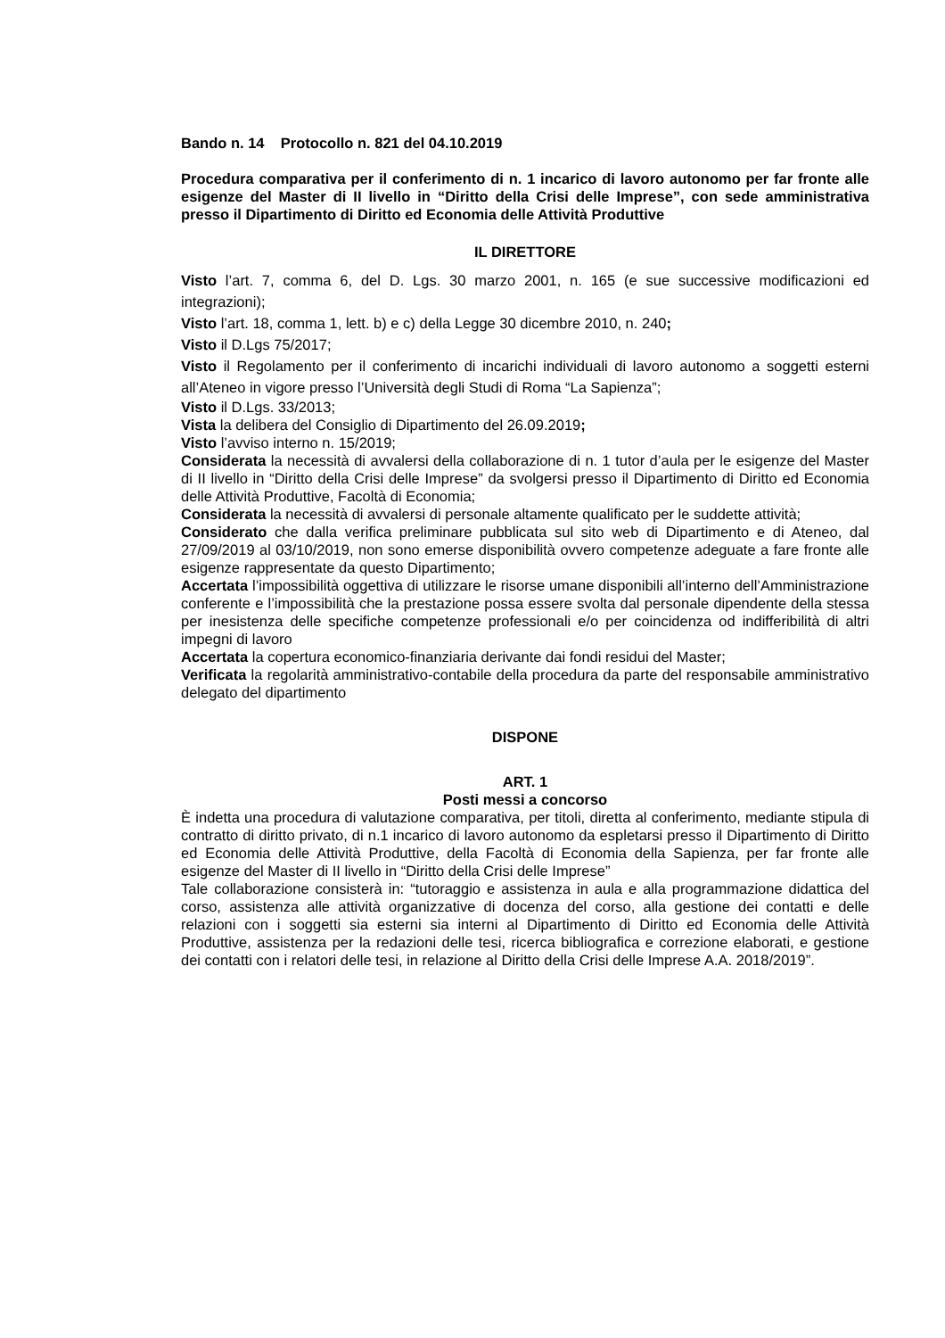Bando n. 14 Protocollo n. 821 del 04.10.2019
Procedura comparativa per il conferimento di n. 1 incarico di lavoro autonomo per far fronte alle esigenze del Master di II livello in “Diritto della Crisi delle Imprese”, con sede amministrativa presso il Dipartimento di Diritto ed Economia delle Attività Produttive
IL DIRETTORE
Visto l’art. 7, comma 6, del D. Lgs. 30 marzo 2001, n. 165 (e sue successive modificazioni ed integrazioni);
Visto l’art. 18, comma 1, lett. b) e c) della Legge 30 dicembre 2010, n. 240;
Visto il D.Lgs 75/2017;
Visto il Regolamento per il conferimento di incarichi individuali di lavoro autonomo a soggetti esterni all’Ateneo in vigore presso l’Università degli Studi di Roma “La Sapienza”;
Visto il D.Lgs. 33/2013;
Vista la delibera del Consiglio di Dipartimento del 26.09.2019;
Visto l’avviso interno n. 15/2019;
Considerata la necessità di avvalersi della collaborazione di n. 1 tutor d’aula per le esigenze del Master di II livello in “Diritto della Crisi delle Imprese” da svolgersi presso il Dipartimento di Diritto ed Economia delle Attività Produttive, Facoltà di Economia;
Considerata la necessità di avvalersi di personale altamente qualificato per le suddette attività;
Considerato che dalla verifica preliminare pubblicata sul sito web di Dipartimento e di Ateneo, dal 27/09/2019 al 03/10/2019, non sono emerse disponibilità ovvero competenze adeguate a fare fronte alle esigenze rappresentate da questo Dipartimento;
Accertata l’impossibilità oggettiva di utilizzare le risorse umane disponibili all’interno dell’Amministrazione conferente e l’impossibilità che la prestazione possa essere svolta dal personale dipendente della stessa per inesistenza delle specifiche competenze professionali e/o per coincidenza od indifferibilità di altri impegni di lavoro
Accertata la copertura economico-finanziaria derivante dai fondi residui del Master;
Verificata la regolarità amministrativo-contabile della procedura da parte del responsabile amministrativo delegato del dipartimento
DISPONE
ART. 1
Posti messi a concorso
È indetta una procedura di valutazione comparativa, per titoli, diretta al conferimento, mediante stipula di contratto di diritto privato, di n.1 incarico di lavoro autonomo da espletarsi presso il Dipartimento di Diritto ed Economia delle Attività Produttive, della Facoltà di Economia della Sapienza, per far fronte alle esigenze del Master di II livello in “Diritto della Crisi delle Imprese”
Tale collaborazione consisterà in: “tutoraggio e assistenza in aula e alla programmazione didattica del corso, assistenza alle attività organizzative di docenza del corso, alla gestione dei contatti e delle relazioni con i soggetti sia esterni sia interni al Dipartimento di Diritto ed Economia delle Attività Produttive, assistenza per la redazioni delle tesi, ricerca bibliografica e correzione elaborati, e gestione dei contatti con i relatori delle tesi, in relazione al Diritto della Crisi delle Imprese A.A. 2018/2019”.